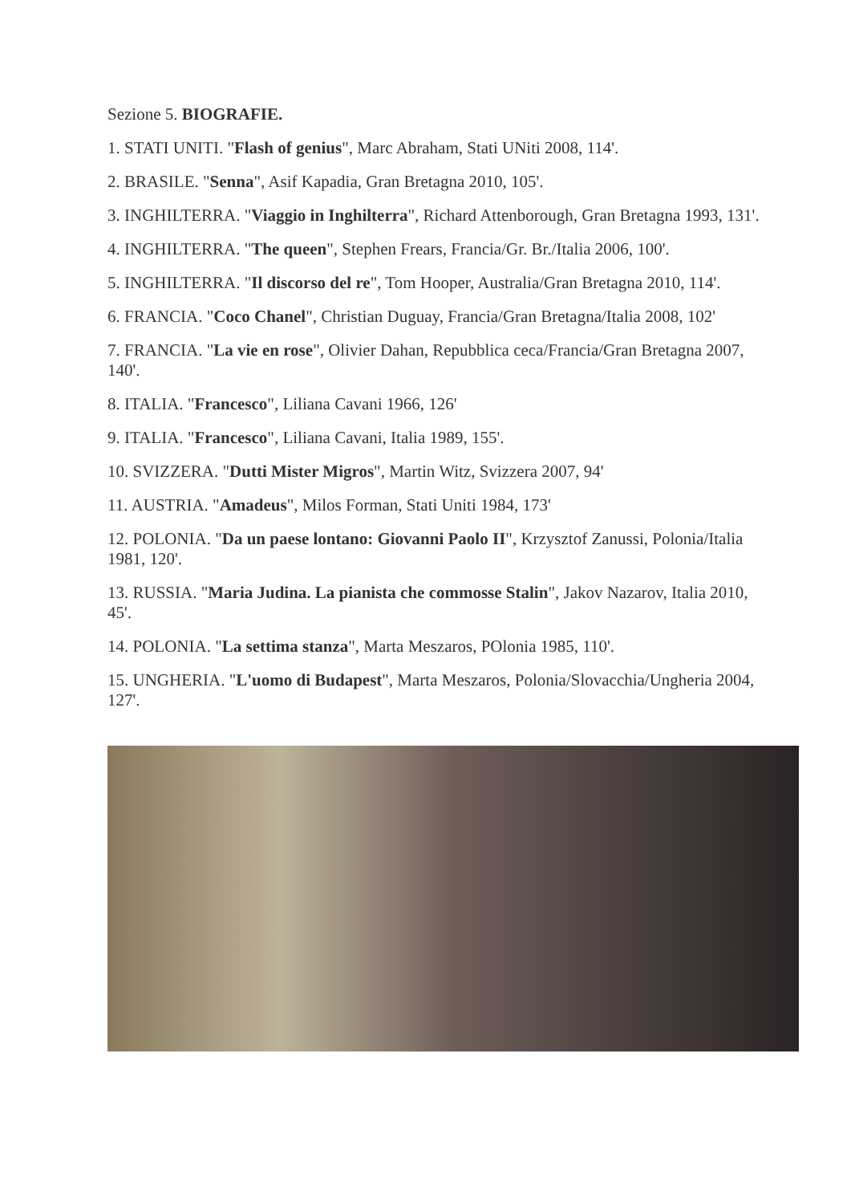Sezione 5. BIOGRAFIE.
1. STATI UNITI. "Flash of genius", Marc Abraham, Stati UNiti 2008, 114'.
2. BRASILE. "Senna", Asif Kapadia, Gran Bretagna 2010, 105'.
3. INGHILTERRA. "Viaggio in Inghilterra", Richard Attenborough, Gran Bretagna 1993, 131'.
4. INGHILTERRA. "The queen", Stephen Frears, Francia/Gr. Br./Italia 2006, 100'.
5. INGHILTERRA. "Il discorso del re", Tom Hooper, Australia/Gran Bretagna 2010, 114'.
6. FRANCIA. "Coco Chanel", Christian Duguay, Francia/Gran Bretagna/Italia 2008, 102'
7. FRANCIA. "La vie en rose", Olivier Dahan, Repubblica ceca/Francia/Gran Bretagna 2007, 140'.
8. ITALIA. "Francesco", Liliana Cavani 1966, 126'
9. ITALIA. "Francesco", Liliana Cavani, Italia 1989, 155'.
10. SVIZZERA. "Dutti Mister Migros", Martin Witz, Svizzera 2007, 94'
11. AUSTRIA. "Amadeus", Milos Forman, Stati Uniti 1984, 173'
12. POLONIA. "Da un paese lontano: Giovanni Paolo II", Krzysztof Zanussi, Polonia/Italia 1981, 120'.
13. RUSSIA. "Maria Judina. La pianista che commosse Stalin", Jakov Nazarov, Italia 2010, 45'.
14. POLONIA. "La settima stanza", Marta Meszaros, POlonia 1985, 110'.
15. UNGHERIA. "L'uomo di Budapest", Marta Meszaros, Polonia/Slovacchia/Ungheria 2004, 127'.